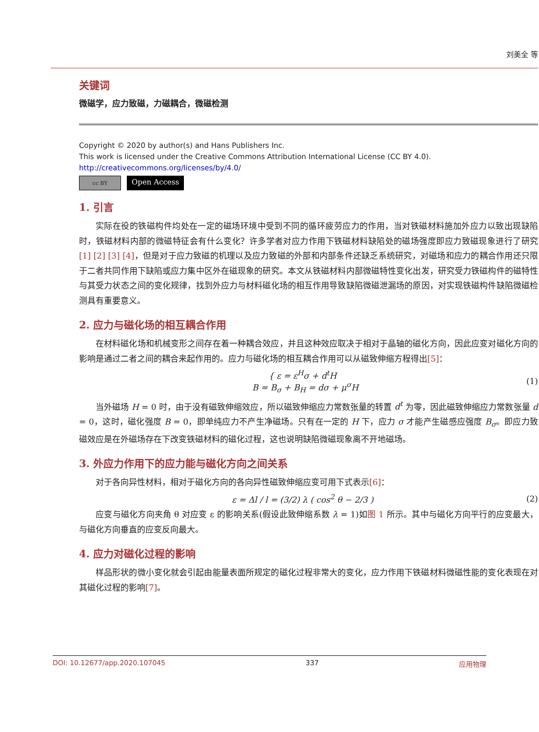刘美全 等
关键词
微磁学，应力致磁，力磁耦合，微磁检测
Copyright © 2020 by author(s) and Hans Publishers Inc.
This work is licensed under the Creative Commons Attribution International License (CC BY 4.0).
http://creativecommons.org/licenses/by/4.0/
cc BY
Open Access
1. 引言
实际在役的铁磁构件均处在一定的磁场环境中受到不同的循环疲劳应力的作用，当对铁磁材料施加外应力以致出现缺陷时，铁磁材料内部的微磁特征会有什么变化？许多学者对应力作用下铁磁材料缺陷处的磁场强度即应力致磁现象进行了研究[1] [2] [3] [4]，但是对于应力致磁的机理以及应力致磁的外部和内部条件还缺乏系统研究，对磁场和应力的耦合作用还只限于二者共同作用下缺陷或应力集中区外在磁现象的研究。本文从铁磁材料内部微磁特性变化出发，研究受力铁磁构件的磁特性与其受力状态之间的变化规律，找到外应力与材料磁化场的相互作用导致缺陷微磁泄漏场的原因，对实现铁磁构件缺陷微磁检测具有重要意义。
2. 应力与磁化场的相互耦合作用
在材料磁化场和机械变形之间存在着一种耦合效应，并且这种效应取决于相对于晶轴的磁化方向，因此应变对磁化方向的影响是通过二者之间的耦合来起作用的。应力与磁化场的相互耦合作用可以从磁致伸缩方程得出[5]：
{ ε = ε<sup>H</sup>σ + d<sup>t</sup>H
B = B<sub>σ</sub> + B<sub>H</sub> = dσ + μ<sup>σ</sup>H
(1)
当外磁场 H = 0 时，由于没有磁致伸缩效应，所以磁致伸缩应力常数张量的转置 d<sup>t</sup> 为零，因此磁致伸缩应力常数张量 d = 0，这时，磁化强度 B = 0，即单纯应力不产生净磁场。只有在一定的 H 下，应力 σ 才能产生磁感应强度 B<sub>σ</sub>。即应力致磁效应是在外磁场存在下改变铁磁材料的磁化过程，这也说明缺陷微磁现象离不开地磁场。
3. 外应力作用下的应力能与磁化方向之间关系
对于各向异性材料，相对于磁化方向的各向异性磁致伸缩应变可用下式表示[6]：
ε = Δl / l = (3/2) λ ( cos<sup>2</sup> θ − 2/3 )
(2)
应变与磁化方向夹角 θ 对应变 ε 的影响关系(假设此致伸缩系数 λ = 1)如图 1 所示。其中与磁化方向平行的应变最大，与磁化方向垂直的应变反向最大。
4. 应力对磁化过程的影响
样品形状的微小变化就会引起由能量表面所规定的磁化过程非常大的变化，应力作用下铁磁材料微磁性能的变化表现在对其磁化过程的影响[7]。
DOI: 10.12677/app.2020.107045 337 应用物理